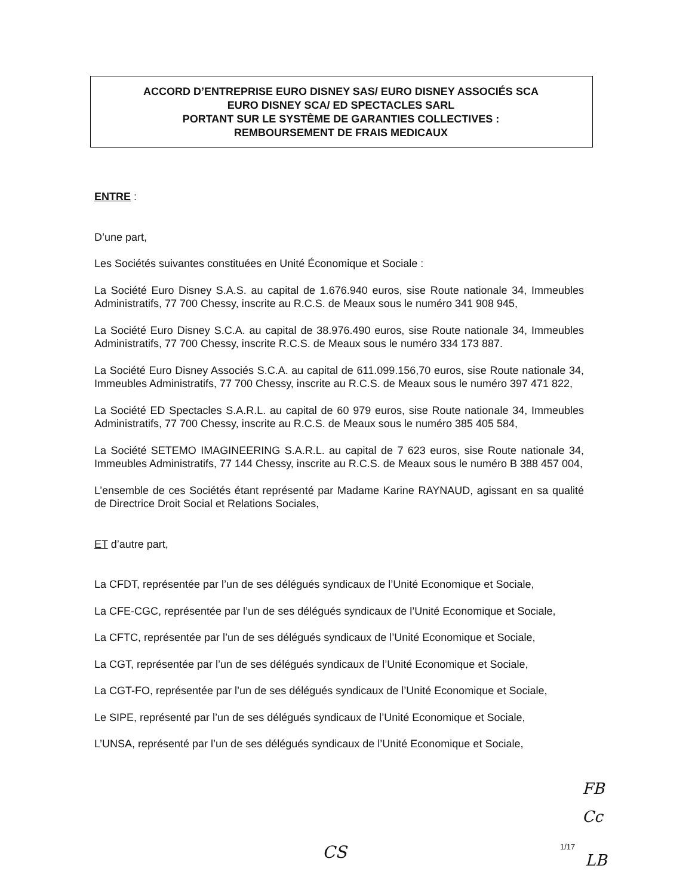ACCORD D’ENTREPRISE EURO DISNEY SAS/ EURO DISNEY ASSOCIÉS SCA
EURO DISNEY SCA/ ED SPECTACLES SARL
PORTANT SUR LE SYSTÈME DE GARANTIES COLLECTIVES :
REMBOURSEMENT DE FRAIS MEDICAUX
ENTRE :
D’une part,
Les Sociétés suivantes constituées en Unité Économique et Sociale :
La Société Euro Disney S.A.S. au capital de 1.676.940 euros, sise Route nationale 34, Immeubles Administratifs, 77 700 Chessy, inscrite au R.C.S. de Meaux sous le numéro 341 908 945,
La Société Euro Disney S.C.A. au capital de 38.976.490 euros, sise Route nationale 34, Immeubles Administratifs, 77 700 Chessy, inscrite R.C.S. de Meaux sous le numéro 334 173 887.
La Société Euro Disney Associés S.C.A. au capital de 611.099.156,70 euros, sise Route nationale 34, Immeubles Administratifs, 77 700 Chessy, inscrite au R.C.S. de Meaux sous le numéro 397 471 822,
La Société ED Spectacles S.A.R.L. au capital de 60 979 euros, sise Route nationale 34, Immeubles Administratifs, 77 700 Chessy, inscrite au R.C.S. de Meaux sous le numéro 385 405 584,
La Société SETEMO IMAGINEERING S.A.R.L. au capital de 7 623 euros, sise Route nationale 34, Immeubles Administratifs, 77 144 Chessy, inscrite au R.C.S. de Meaux sous le numéro B 388 457 004,
L’ensemble de ces Sociétés étant représenté par Madame Karine RAYNAUD, agissant en sa qualité de Directrice Droit Social et Relations Sociales,
ET d’autre part,
La CFDT, représentée par l’un de ses délégués syndicaux de l’Unité Economique et Sociale,
La CFE-CGC, représentée par l’un de ses délégués syndicaux de l’Unité Economique et Sociale,
La CFTC, représentée par l’un de ses délégués syndicaux de l’Unité Economique et Sociale,
La CGT, représentée par l’un de ses délégués syndicaux de l’Unité Economique et Sociale,
La CGT-FO, représentée par l’un de ses délégués syndicaux de l’Unité Economique et Sociale,
Le SIPE, représenté par l’un de ses délégués syndicaux de l’Unité Economique et Sociale,
L’UNSA, représenté par l’un de ses délégués syndicaux de l’Unité Economique et Sociale,
FB
Cc
CS 1/17
LB